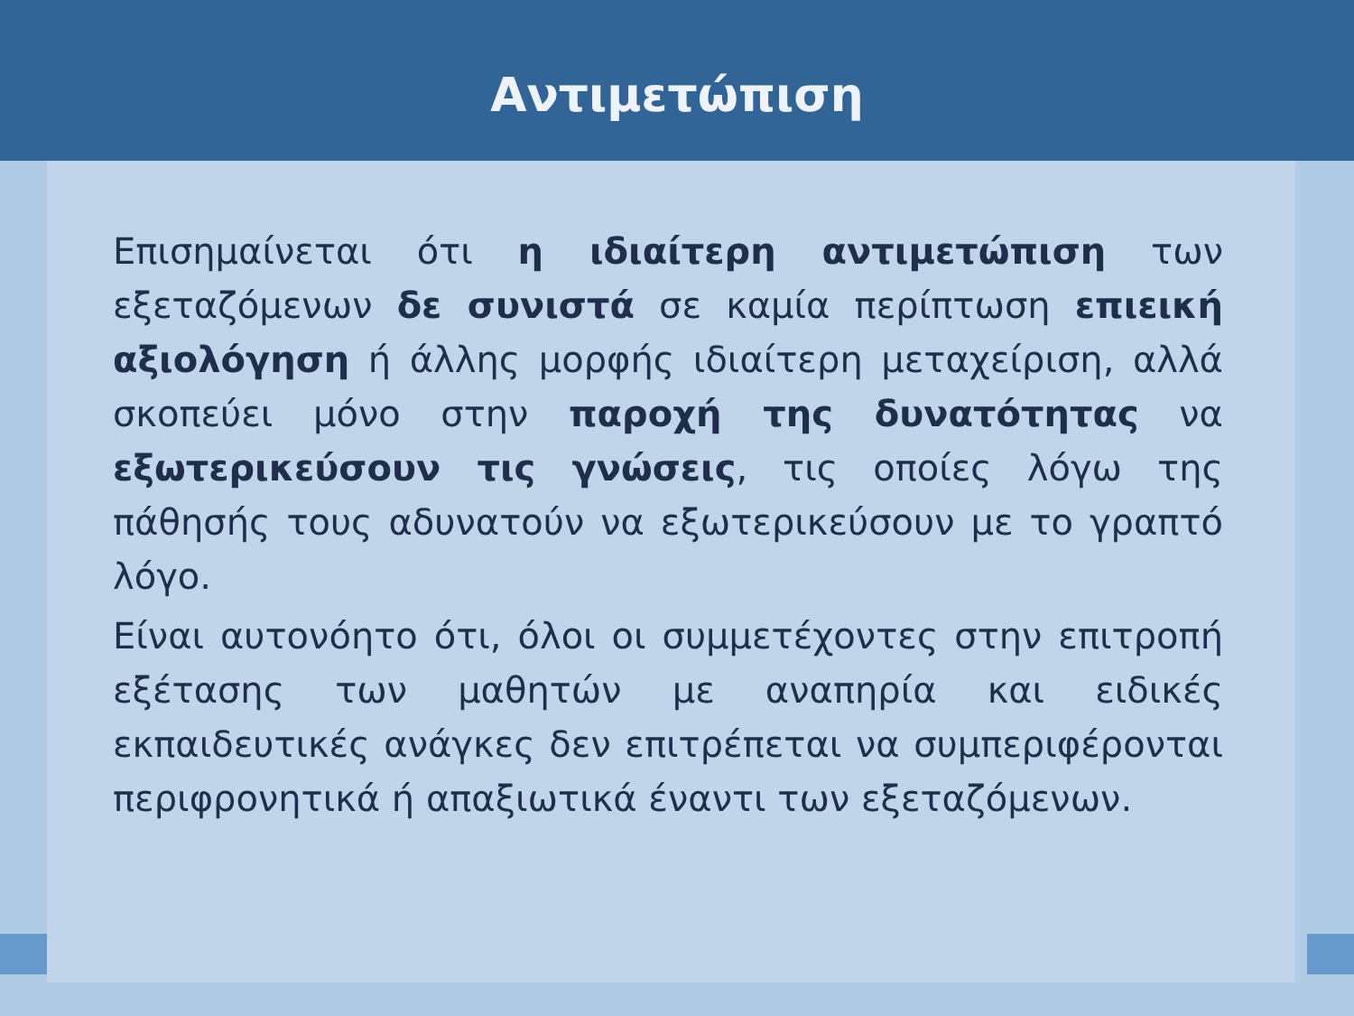Αντιμετώπιση
Επισημαίνεται ότι η ιδιαίτερη αντιμετώπιση των εξεταζόμενων δε συνιστά σε καμία περίπτωση επιεική αξιολόγηση ή άλλης μορφής ιδιαίτερη μεταχείριση, αλλά σκοπεύει μόνο στην παροχή της δυνατότητας να εξωτερικεύσουν τις γνώσεις, τις οποίες λόγω της πάθησής τους αδυνατούν να εξωτερικεύσουν με το γραπτό λόγο.
Είναι αυτονόητο ότι, όλοι οι συμμετέχοντες στην επιτροπή εξέτασης των μαθητών με αναπηρία και ειδικές εκπαιδευτικές ανάγκες δεν επιτρέπεται να συμπεριφέρονται περιφρονητικά ή απαξιωτικά έναντι των εξεταζόμενων.